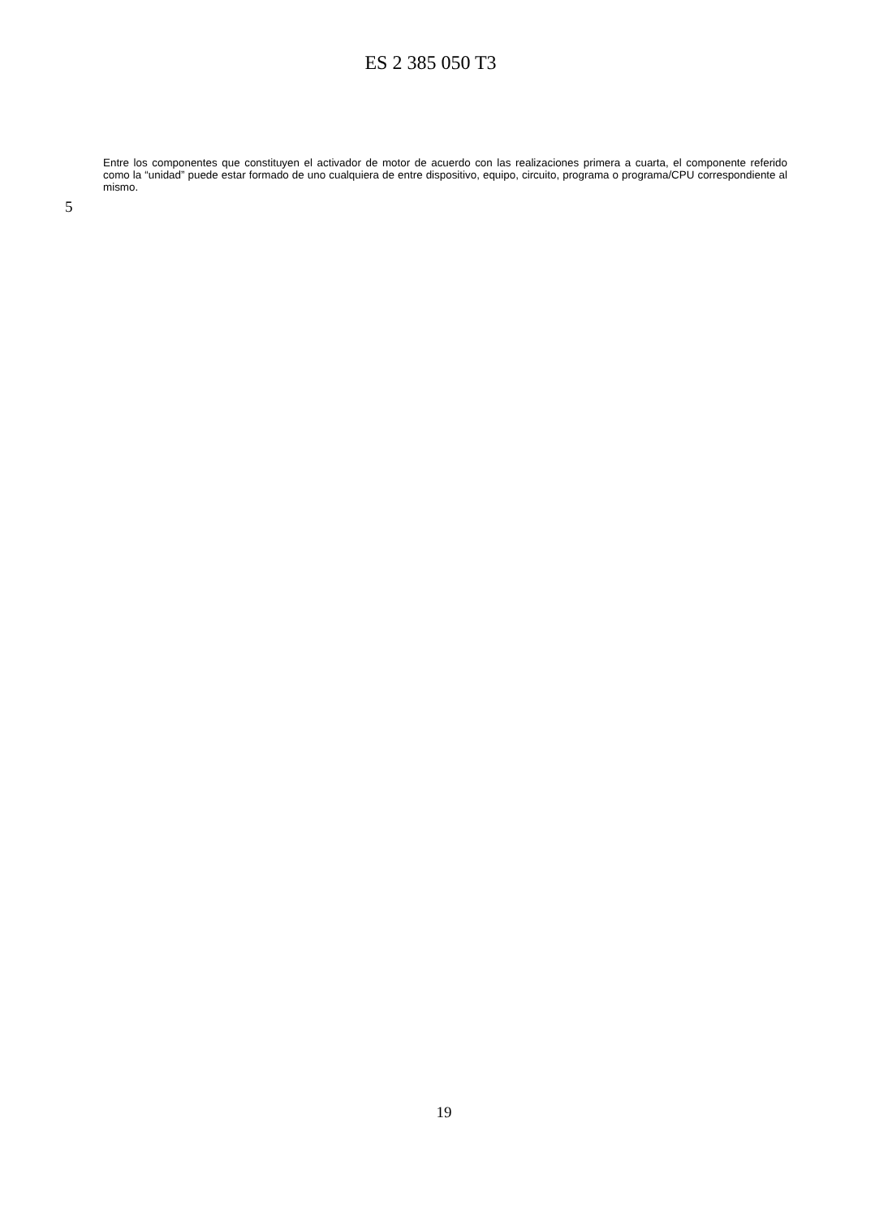ES 2 385 050 T3
5
Entre los componentes que constituyen el activador de motor de acuerdo con las realizaciones primera a cuarta, el componente referido como la “unidad” puede estar formado de uno cualquiera de entre dispositivo, equipo, circuito, programa o programa/CPU correspondiente al mismo.
19